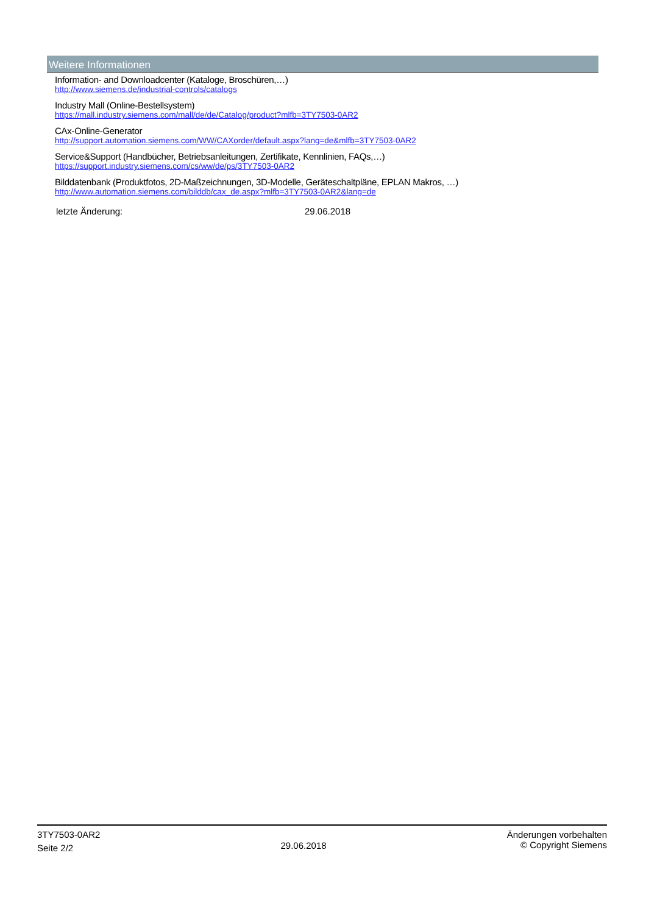Weitere Informationen
Information- and Downloadcenter (Kataloge, Broschüren,…)
http://www.siemens.de/industrial-controls/catalogs
Industry Mall (Online-Bestellsystem)
https://mall.industry.siemens.com/mall/de/de/Catalog/product?mlfb=3TY7503-0AR2
CAx-Online-Generator
http://support.automation.siemens.com/WW/CAXorder/default.aspx?lang=de&mlfb=3TY7503-0AR2
Service&Support (Handbücher, Betriebsanleitungen, Zertifikate, Kennlinien, FAQs,…)
https://support.industry.siemens.com/cs/ww/de/ps/3TY7503-0AR2
Bilddatenbank (Produktfotos, 2D-Maßzeichnungen, 3D-Modelle, Geräteschaltpläne, EPLAN Makros, …)
http://www.automation.siemens.com/bilddb/cax_de.aspx?mlfb=3TY7503-0AR2&lang=de
letzte Änderung: 29.06.2018
3TY7503-0AR2
Seite 2/2
29.06.2018
Änderungen vorbehalten
© Copyright Siemens